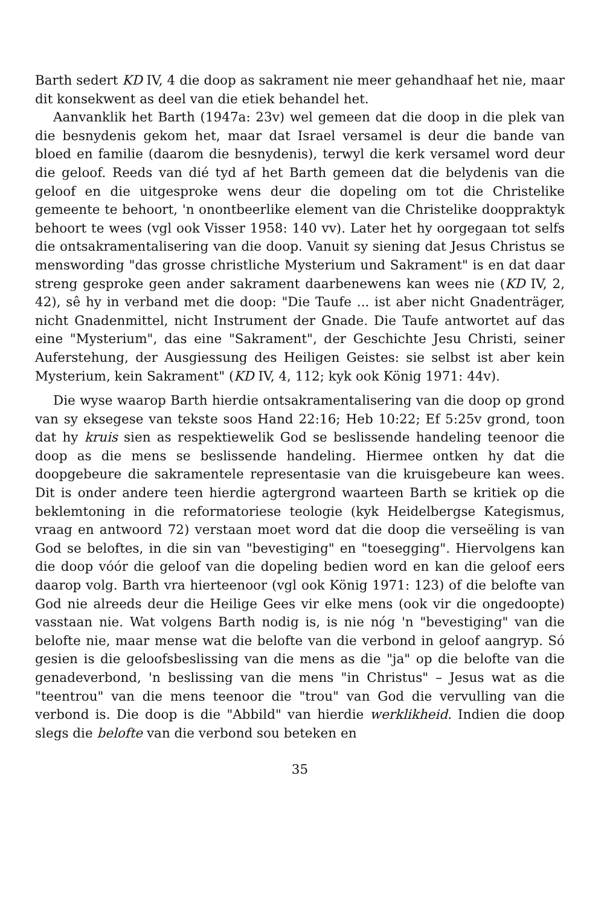Barth sedert KD IV, 4 die doop as sakrament nie meer gehandhaaf het nie, maar dit konsekwent as deel van die etiek behandel het.
Aanvanklik het Barth (1947a: 23v) wel gemeen dat die doop in die plek van die besnydenis gekom het, maar dat Israel versamel is deur die bande van bloed en familie (daarom die besnydenis), terwyl die kerk versamel word deur die geloof. Reeds van dié tyd af het Barth gemeen dat die belydenis van die geloof en die uitgesproke wens deur die dopeling om tot die Christelike gemeente te behoort, 'n onontbeerlike element van die Christelike dooppraktyk behoort te wees (vgl ook Visser 1958: 140 vv). Later het hy oorgegaan tot selfs die ontsakramentalisering van die doop. Vanuit sy siening dat Jesus Christus se menswording "das grosse christliche Mysterium und Sakrament" is en dat daar streng gesproke geen ander sakrament daarbenewens kan wees nie (KD IV, 2, 42), sê hy in verband met die doop: "Die Taufe ... ist aber nicht Gnadenträger, nicht Gnadenmittel, nicht Instrument der Gnade. Die Taufe antwortet auf das eine "Mysterium", das eine "Sakrament", der Geschichte Jesu Christi, seiner Auferstehung, der Ausgiessung des Heiligen Geistes: sie selbst ist aber kein Mysterium, kein Sakrament" (KD IV, 4, 112; kyk ook König 1971: 44v).
Die wyse waarop Barth hierdie ontsakramentalisering van die doop op grond van sy eksegese van tekste soos Hand 22:16; Heb 10:22; Ef 5:25v grond, toon dat hy kruis sien as respektiewelik God se beslissende handeling teenoor die doop as die mens se beslissende handeling. Hiermee ontken hy dat die doopgebeure die sakramentele representasie van die kruisgebeure kan wees. Dit is onder andere teen hierdie agtergrond waarteen Barth se kritiek op die beklemtoning in die reformatoriese teologie (kyk Heidelbergse Kategismus, vraag en antwoord 72) verstaan moet word dat die doop die verseëling is van God se beloftes, in die sin van "bevestiging" en "toesegging". Hiervolgens kan die doop vóór die geloof van die dopeling bedien word en kan die geloof eers daarop volg. Barth vra hierteenoor (vgl ook König 1971: 123) of die belofte van God nie alreeds deur die Heilige Gees vir elke mens (ook vir die ongedoopte) vasstaan nie. Wat volgens Barth nodig is, is nie nóg 'n "bevestiging" van die belofte nie, maar mense wat die belofte van die verbond in geloof aangryp. Só gesien is die geloofsbeslissing van die mens as die "ja" op die belofte van die genadeverbond, 'n beslissing van die mens "in Christus" – Jesus wat as die "teentrou" van die mens teenoor die "trou" van God die vervulling van die verbond is. Die doop is die "Abbild" van hierdie werklikheid. Indien die doop slegs die belofte van die verbond sou beteken en
35